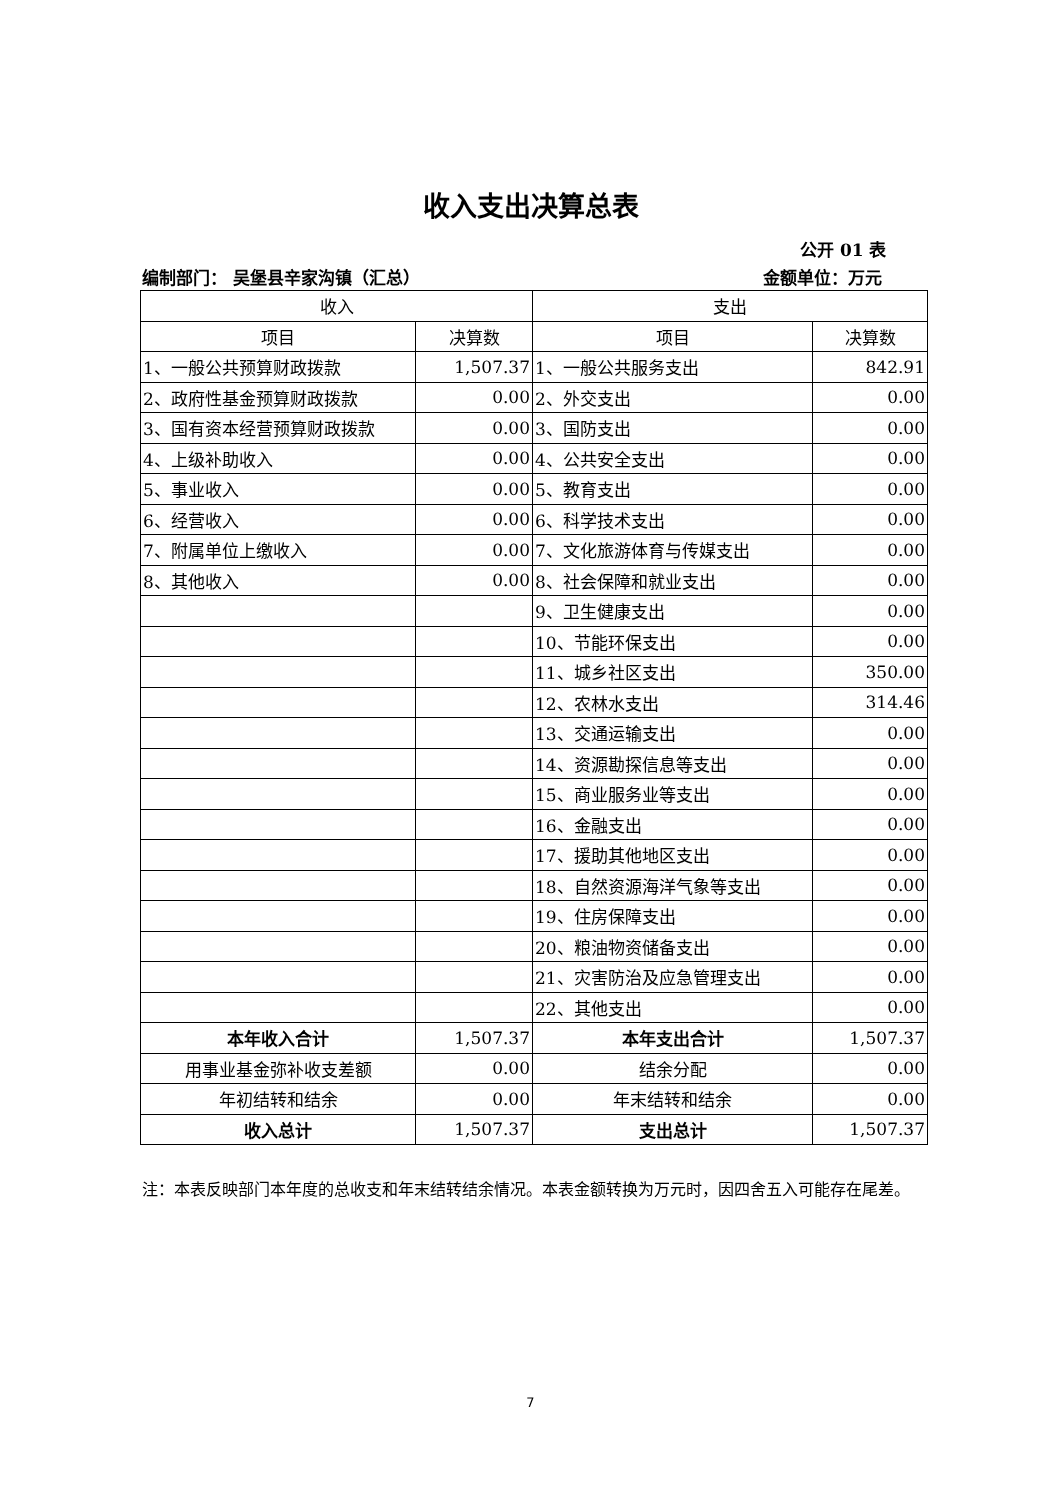收入支出决算总表
公开 01 表
编制部门： 吴堡县辛家沟镇（汇总） 金额单位：万元
| 收入 | | 支出 | |
| --- | --- | --- | --- |
| 项目 | 决算数 | 项目 | 决算数 |
| 1、一般公共预算财政拨款 | 1,507.37 | 1、一般公共服务支出 | 842.91 |
| 2、政府性基金预算财政拨款 | 0.00 | 2、外交支出 | 0.00 |
| 3、国有资本经营预算财政拨款 | 0.00 | 3、国防支出 | 0.00 |
| 4、上级补助收入 | 0.00 | 4、公共安全支出 | 0.00 |
| 5、事业收入 | 0.00 | 5、教育支出 | 0.00 |
| 6、经营收入 | 0.00 | 6、科学技术支出 | 0.00 |
| 7、附属单位上缴收入 | 0.00 | 7、文化旅游体育与传媒支出 | 0.00 |
| 8、其他收入 | 0.00 | 8、社会保障和就业支出 | 0.00 |
| | | 9、卫生健康支出 | 0.00 |
| | | 10、节能环保支出 | 0.00 |
| | | 11、城乡社区支出 | 350.00 |
| | | 12、农林水支出 | 314.46 |
| | | 13、交通运输支出 | 0.00 |
| | | 14、资源勘探信息等支出 | 0.00 |
| | | 15、商业服务业等支出 | 0.00 |
| | | 16、金融支出 | 0.00 |
| | | 17、援助其他地区支出 | 0.00 |
| | | 18、自然资源海洋气象等支出 | 0.00 |
| | | 19、住房保障支出 | 0.00 |
| | | 20、粮油物资储备支出 | 0.00 |
| | | 21、灾害防治及应急管理支出 | 0.00 |
| | | 22、其他支出 | 0.00 |
| 本年收入合计 | 1,507.37 | 本年支出合计 | 1,507.37 |
| 用事业基金弥补收支差额 | 0.00 | 结余分配 | 0.00 |
| 年初结转和结余 | 0.00 | 年末结转和结余 | 0.00 |
| 收入总计 | 1,507.37 | 支出总计 | 1,507.37 |
注：本表反映部门本年度的总收支和年末结转结余情况。本表金额转换为万元时，因四舍五入可能存在尾差。
7